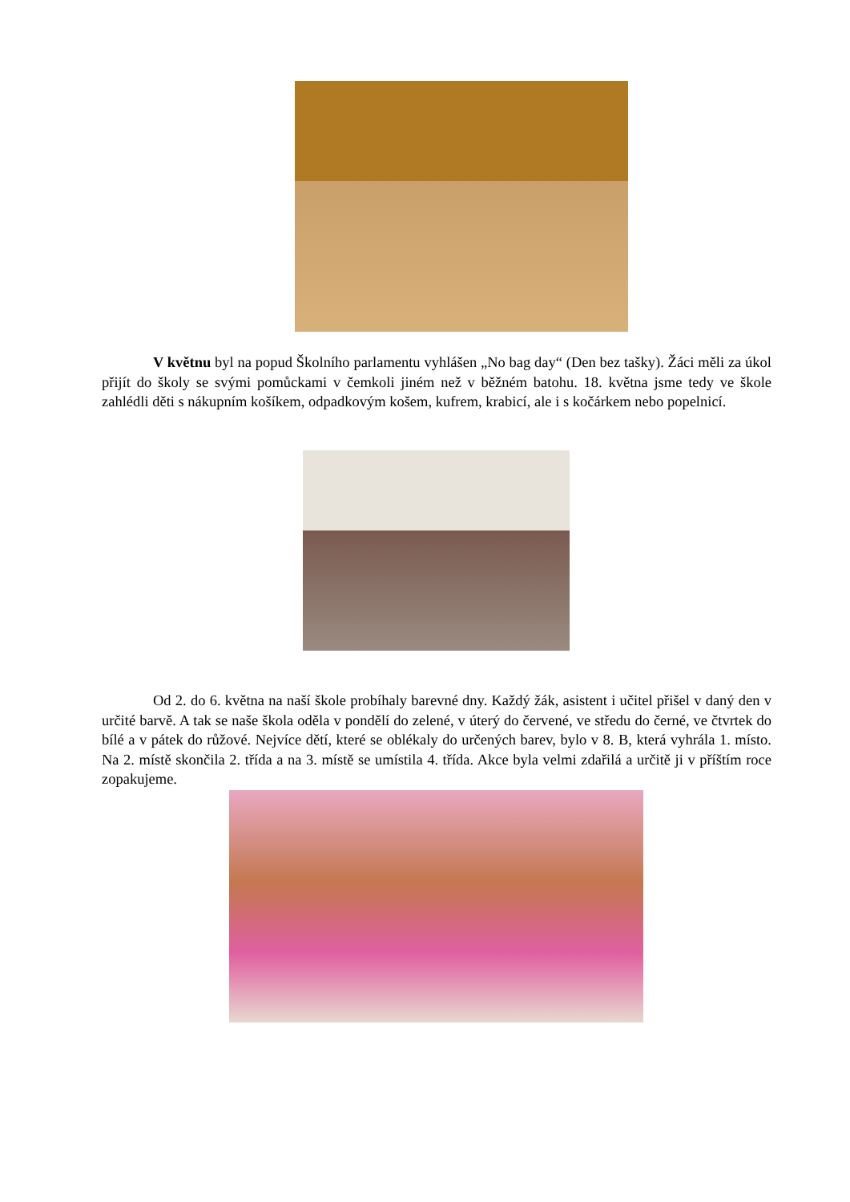V květnu byl na popud Školního parlamentu vyhlášen „No bag day“ (Den bez tašky). Žáci měli za úkol přijít do školy se svými pomůckami v čemkoli jiném než v běžném batohu. 18. května jsme tedy ve škole zahlédli děti s nákupním košíkem, odpadkovým košem, kufrem, krabicí, ale i s kočárkem nebo popelnicí.
Od 2. do 6. května na naší škole probíhaly barevné dny. Každý žák, asistent i učitel přišel v daný den v určité barvě. A tak se naše škola oděla v pondělí do zelené, v úterý do červené, ve středu do černé, ve čtvrtek do bílé a v pátek do růžové. Nejvíce dětí, které se oblékaly do určených barev, bylo v 8. B, která vyhrála 1. místo. Na 2. místě skončila 2. třída a na 3. místě se umístila 4. třída. Akce byla velmi zdařilá a určitě ji v příštím roce zopakujeme.